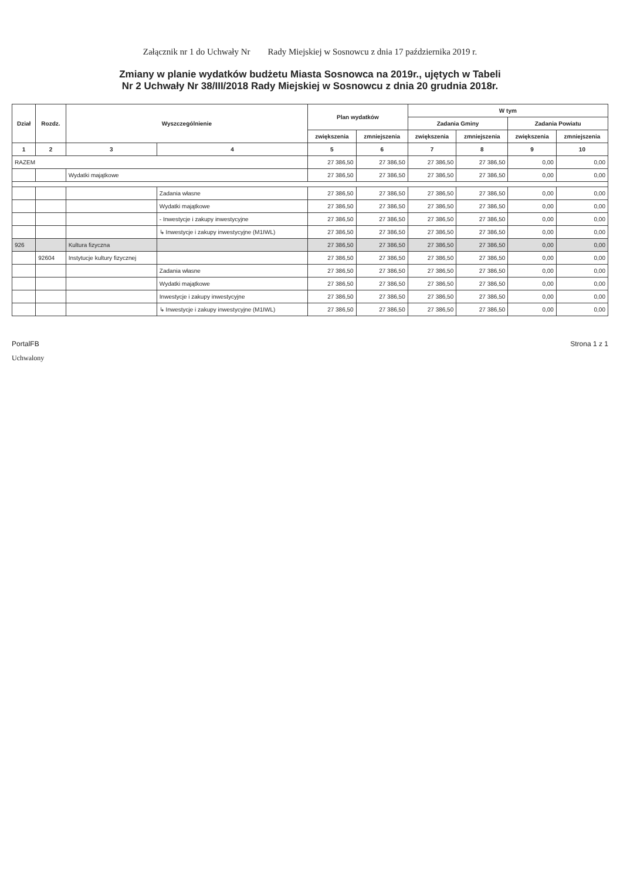Załącznik nr 1 do Uchwały Nr Rady Miejskiej w Sosnowcu z dnia 17 października 2019 r.
Zmiany w planie wydatków budżetu Miasta Sosnowca na 2019r., ujętych w Tabeli
Nr 2 Uchwały Nr 38/III/2018 Rady Miejskiej w Sosnowcu z dnia 20 grudnia 2018r.
| Dział | Rozdz. | Wyszczególnienie | | Plan wydatków | | W tym | | | |
| --- | --- | --- | --- | --- | --- | --- | --- | --- | --- |
| | | | | | | Zadania Gminy | | Zadania Powiatu | |
| | | | | zwiększenia | zmniejszenia | zwiększenia | zmniejszenia | zwiększenia | zmniejszenia |
| 1 | 2 | 3 | 4 | 5 | 6 | 7 | 8 | 9 | 10 |
| RAZEM | | | | 27 386,50 | 27 386,50 | 27 386,50 | 27 386,50 | 0,00 | 0,00 |
| | | Wydatki majątkowe | | 27 386,50 | 27 386,50 | 27 386,50 | 27 386,50 | 0,00 | 0,00 |
| | | | Zadania własne | 27 386,50 | 27 386,50 | 27 386,50 | 27 386,50 | 0,00 | 0,00 |
| | | | Wydatki majątkowe | 27 386,50 | 27 386,50 | 27 386,50 | 27 386,50 | 0,00 | 0,00 |
| | | | - Inwestycje i zakupy inwestycyjne | 27 386,50 | 27 386,50 | 27 386,50 | 27 386,50 | 0,00 | 0,00 |
| | | | ↳ Inwestycje i zakupy inwestycyjne (M1IWL) | 27 386,50 | 27 386,50 | 27 386,50 | 27 386,50 | 0,00 | 0,00 |
| 926 | | Kultura fizyczna | | 27 386,50 | 27 386,50 | 27 386,50 | 27 386,50 | 0,00 | 0,00 |
| | 92604 | Instytucje kultury fizycznej | | 27 386,50 | 27 386,50 | 27 386,50 | 27 386,50 | 0,00 | 0,00 |
| | | | Zadania własne | 27 386,50 | 27 386,50 | 27 386,50 | 27 386,50 | 0,00 | 0,00 |
| | | | Wydatki majątkowe | 27 386,50 | 27 386,50 | 27 386,50 | 27 386,50 | 0,00 | 0,00 |
| | | | Inwestycje i zakupy inwestycyjne | 27 386,50 | 27 386,50 | 27 386,50 | 27 386,50 | 0,00 | 0,00 |
| | | | ↳ Inwestycje i zakupy inwestycyjne (M1IWL) | 27 386,50 | 27 386,50 | 27 386,50 | 27 386,50 | 0,00 | 0,00 |
PortalFB Strona 1 z 1
Uchwalony